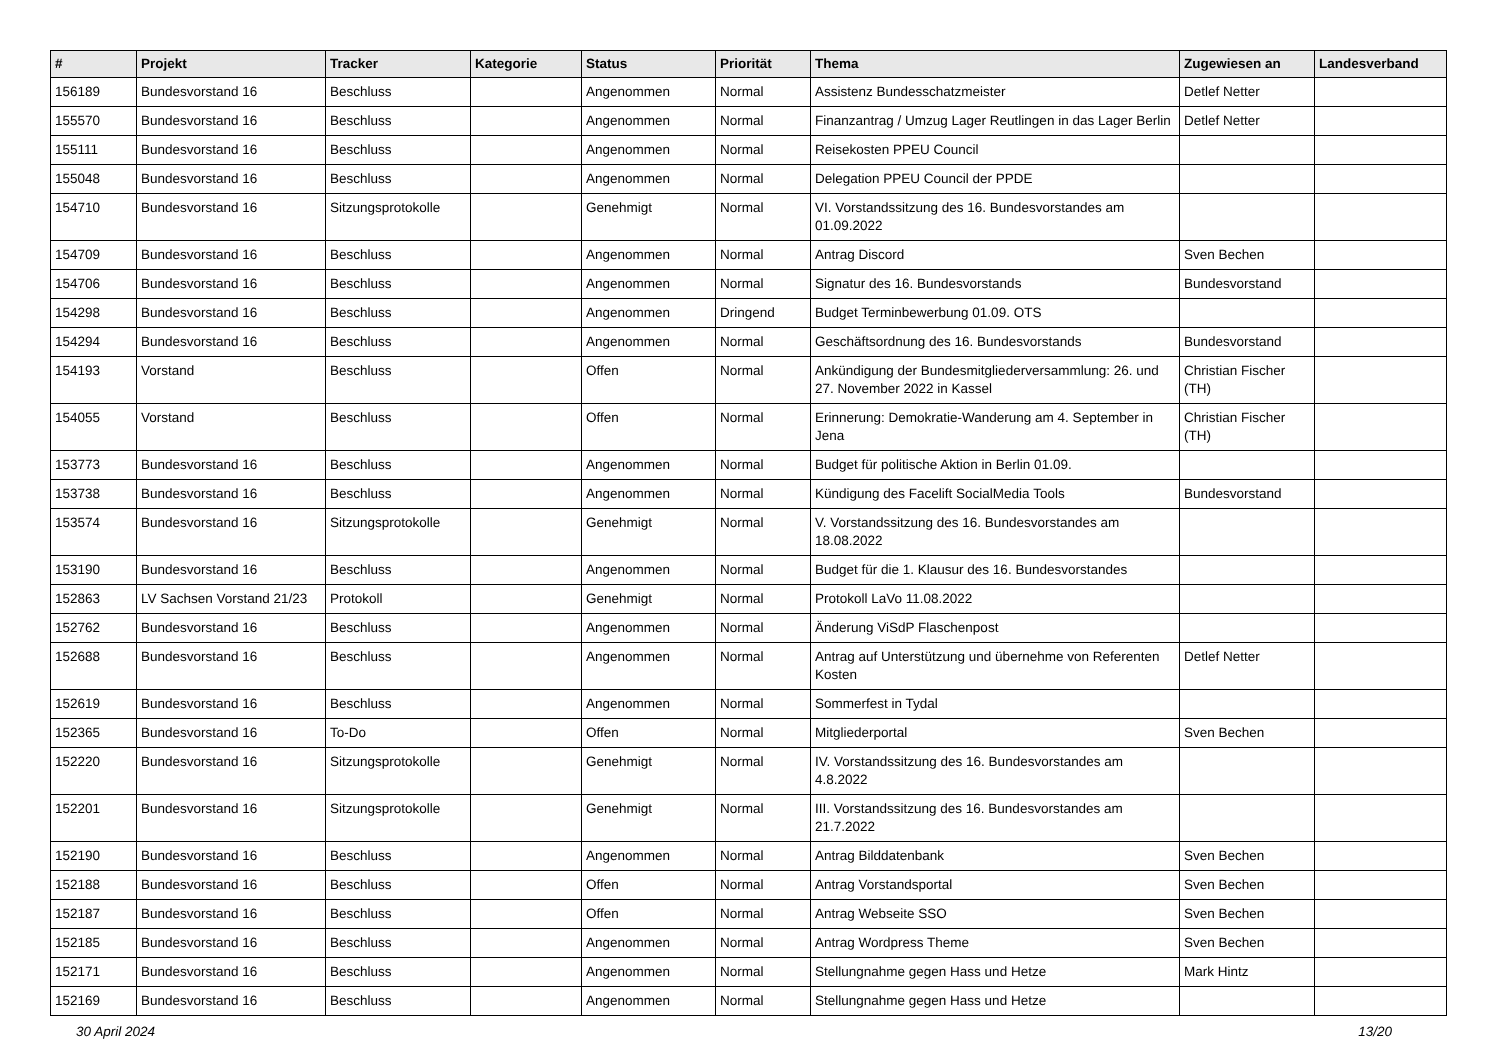| # | Projekt | Tracker | Kategorie | Status | Priorität | Thema | Zugewiesen an | Landesverband |
| --- | --- | --- | --- | --- | --- | --- | --- | --- |
| 156189 | Bundesvorstand 16 | Beschluss | | Angenommen | Normal | Assistenz Bundesschatzmeister | Detlef Netter | |
| 155570 | Bundesvorstand 16 | Beschluss | | Angenommen | Normal | Finanzantrag / Umzug Lager Reutlingen in das Lager Berlin | Detlef Netter | |
| 155111 | Bundesvorstand 16 | Beschluss | | Angenommen | Normal | Reisekosten PPEU Council | | |
| 155048 | Bundesvorstand 16 | Beschluss | | Angenommen | Normal | Delegation PPEU Council der PPDE | | |
| 154710 | Bundesvorstand 16 | Sitzungsprotokolle | | Genehmigt | Normal | VI. Vorstandssitzung des 16. Bundesvorstandes am 01.09.2022 | | |
| 154709 | Bundesvorstand 16 | Beschluss | | Angenommen | Normal | Antrag Discord | Sven Bechen | |
| 154706 | Bundesvorstand 16 | Beschluss | | Angenommen | Normal | Signatur des 16. Bundesvorstands | Bundesvorstand | |
| 154298 | Bundesvorstand 16 | Beschluss | | Angenommen | Dringend | Budget Terminbewerbung 01.09. OTS | | |
| 154294 | Bundesvorstand 16 | Beschluss | | Angenommen | Normal | Geschäftsordnung des 16. Bundesvorstands | Bundesvorstand | |
| 154193 | Vorstand | Beschluss | | Offen | Normal | Ankündigung der Bundesmitgliederversammlung: 26. und 27. November 2022 in Kassel | Christian Fischer (TH) | |
| 154055 | Vorstand | Beschluss | | Offen | Normal | Erinnerung: Demokratie-Wanderung am 4. September in Jena | Christian Fischer (TH) | |
| 153773 | Bundesvorstand 16 | Beschluss | | Angenommen | Normal | Budget für politische Aktion in Berlin 01.09. | | |
| 153738 | Bundesvorstand 16 | Beschluss | | Angenommen | Normal | Kündigung des Facelift SocialMedia Tools | Bundesvorstand | |
| 153574 | Bundesvorstand 16 | Sitzungsprotokolle | | Genehmigt | Normal | V. Vorstandssitzung des 16. Bundesvorstandes am 18.08.2022 | | |
| 153190 | Bundesvorstand 16 | Beschluss | | Angenommen | Normal | Budget für die 1. Klausur des 16. Bundesvorstandes | | |
| 152863 | LV Sachsen Vorstand 21/23 | Protokoll | | Genehmigt | Normal | Protokoll LaVo 11.08.2022 | | |
| 152762 | Bundesvorstand 16 | Beschluss | | Angenommen | Normal | Änderung ViSdP Flaschenpost | | |
| 152688 | Bundesvorstand 16 | Beschluss | | Angenommen | Normal | Antrag auf Unterstützung und übernehme von Referenten Kosten | Detlef Netter | |
| 152619 | Bundesvorstand 16 | Beschluss | | Angenommen | Normal | Sommerfest in Tydal | | |
| 152365 | Bundesvorstand 16 | To-Do | | Offen | Normal | Mitgliederportal | Sven Bechen | |
| 152220 | Bundesvorstand 16 | Sitzungsprotokolle | | Genehmigt | Normal | IV. Vorstandssitzung des 16. Bundesvorstandes am 4.8.2022 | | |
| 152201 | Bundesvorstand 16 | Sitzungsprotokolle | | Genehmigt | Normal | III. Vorstandssitzung des 16. Bundesvorstandes am 21.7.2022 | | |
| 152190 | Bundesvorstand 16 | Beschluss | | Angenommen | Normal | Antrag Bilddatenbank | Sven Bechen | |
| 152188 | Bundesvorstand 16 | Beschluss | | Offen | Normal | Antrag Vorstandsportal | Sven Bechen | |
| 152187 | Bundesvorstand 16 | Beschluss | | Offen | Normal | Antrag Webseite SSO | Sven Bechen | |
| 152185 | Bundesvorstand 16 | Beschluss | | Angenommen | Normal | Antrag Wordpress Theme | Sven Bechen | |
| 152171 | Bundesvorstand 16 | Beschluss | | Angenommen | Normal | Stellungnahme gegen Hass und Hetze | Mark Hintz | |
| 152169 | Bundesvorstand 16 | Beschluss | | Angenommen | Normal | Stellungnahme gegen Hass und Hetze | | |
30 April 2024 13/20